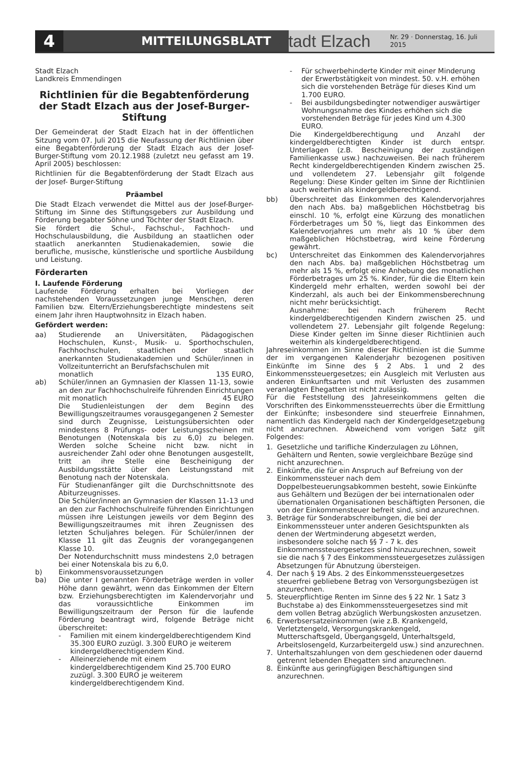4
MITTEILUNGSBLATT
Stadt Elzach
Nr. 29 · Donnerstag, 16. Juli 2015
Stadt Elzach
Landkreis Emmendingen
Richtlinien für die Begabtenförderung der Stadt Elzach aus der Josef-Burger-Stiftung
Der Gemeinderat der Stadt Elzach hat in der öffentlichen Sitzung vom 07. Juli 2015 die Neufassung der Richtlinien über eine Begabtenförderung der Stadt Elzach aus der Josef-Burger-Stiftung vom 20.12.1988 (zuletzt neu gefasst am 19. April 2005) beschlossen:
Richtlinien für die Begabtenförderung der Stadt Elzach aus der Josef- Burger-Stiftung
Präambel
Die Stadt Elzach verwendet die Mittel aus der Josef-Burger-Stiftung im Sinne des Stiftungsgebers zur Ausbildung und Förderung begabter Söhne und Töchter der Stadt Elzach.
Sie fördert die Schul-, Fachschul-, Fachhoch- und Hochschulausbildung, die Ausbildung an staatlichen oder staatlich anerkannten Studienakademien, sowie die berufliche, musische, künstlerische und sportliche Ausbildung und Leistung.
Förderarten
I. Laufende Förderung
Laufende Förderung erhalten bei Vorliegen der nachstehenden Voraussetzungen junge Menschen, deren Familien bzw. Eltern/Erziehungsberechtigte mindestens seit einem Jahr ihren Hauptwohnsitz in Elzach haben.
Gefördert werden:
aa) Studierende an Universitäten, Pädagogischen Hochschulen, Kunst-, Musik- u. Sporthochschulen, Fachhochschulen, staatlichen oder staatlich anerkannten Studienakademien und Schüler/innen in Vollzeitunterricht an Berufsfachschulen mit
monatlich 135 EURO,
ab) Schüler/innen an Gymnasien der Klassen 11-13, sowie an den zur Fachhochschulreife führenden Einrichtungen mit monatlich 45 EURO
Die Studienleistungen der dem Beginn des Bewilligungszeitraumes vorausgegangenen 2 Semester sind durch Zeugnisse, Leistungsübersichten oder mindestens 8 Prüfungs- oder Leistungsscheinen mit Benotungen (Notenskala bis zu 6,0) zu belegen. Werden solche Scheine nicht bzw. nicht in ausreichender Zahl oder ohne Benotungen ausgestellt, tritt an ihre Stelle eine Bescheinigung der Ausbildungsstätte über den Leistungsstand mit Benotung nach der Notenskala.
Für Studienanfänger gilt die Durchschnittsnote des Abiturzeugnisses.
Die Schüler/innen an Gymnasien der Klassen 11-13 und an den zur Fachhochschulreife führenden Einrichtungen müssen ihre Leistungen jeweils vor dem Beginn des Bewilligungszeitraumes mit ihren Zeugnissen des letzten Schuljahres belegen. Für Schüler/innen der Klasse 11 gilt das Zeugnis der vorangegangenen Klasse 10.
Der Notendurchschnitt muss mindestens 2,0 betragen bei einer Notenskala bis zu 6,0.
b) Einkommensvoraussetzungen
ba) Die unter I genannten Förderbeträge werden in voller Höhe dann gewährt, wenn das Einkommen der Eltern bzw. Erziehungsberechtigten im Kalendervorjahr und das voraussichtliche Einkommen im Bewilligungszeitraum der Person für die laufende Förderung beantragt wird, folgende Beträge nicht überschreitet:
- Familien mit einem kindergeldberechtigendem Kind 35.300 EURO zuzügl. 3.300 EURO je weiterem kindergeldberechtigendem Kind.
- Alleinerziehende mit einem kindergeldberechtigendem Kind 25.700 EURO zuzügl. 3.300 EURO je weiterem kindergeldberechtigendem Kind.
- Für schwerbehinderte Kinder mit einer Minderung der Erwerbstätigkeit von mindest. 50. v.H. erhöhen sich die vorstehenden Beträge für dieses Kind um 1.700 EURO.
- Bei ausbildungsbedingter notwendiger auswärtiger Wohnungsnahme des Kindes erhöhen sich die vorstehenden Beträge für jedes Kind um 4.300 EURO.
Die Kindergeldberechtigung und Anzahl der kindergeldberechtigten Kinder ist durch entspr. Unterlagen (z.B. Bescheinigung der zuständigen Familienkasse usw.) nachzuweisen. Bei nach früherem Recht kindergeldberechtigenden Kindern zwischen 25. und vollendetem 27. Lebensjahr gilt folgende Regelung: Diese Kinder gelten im Sinne der Richtlinien auch weiterhin als kindergeldberechtigend.
bb) Überschreitet das Einkommen des Kalendervorjahres den nach Abs. ba) maßgeblichen Höchstbetrag bis einschl. 10 %, erfolgt eine Kürzung des monatlichen Förderbetrages um 50 %, liegt das Einkommen des Kalendervorjahres um mehr als 10 % über dem maßgeblichen Höchstbetrag, wird keine Förderung gewährt.
bc) Unterschreitet das Einkommen des Kalendervorjahres den nach Abs. ba) maßgeblichen Höchstbetrag um mehr als 15 %, erfolgt eine Anhebung des monatlichen Förderbetrages um 25 %. Kinder, für die die Eltern kein Kindergeld mehr erhalten, werden sowohl bei der Kinderzahl, als auch bei der Einkommensberechnung nicht mehr berücksichtigt.
Ausnahme: bei nach früherem Recht kindergeldberechtigenden Kindern zwischen 25. und vollendetem 27. Lebensjahr gilt folgende Regelung: Diese Kinder gelten im Sinne dieser Richtlinien auch weiterhin als kindergeldberechtigend.
Jahreseinkommen im Sinne dieser Richtlinien ist die Summe der im vergangenen Kalenderjahr bezogenen positiven Einkünfte im Sinne des § 2 Abs. 1 und 2 des Einkommenssteuergesetzes; ein Ausgleich mit Verlusten aus anderen Einkunftsarten und mit Verlusten des zusammen veranlagten Ehegatten ist nicht zulässig.
Für die Feststellung des Jahreseinkommens gelten die Vorschriften des Einkommenssteuerrechts über die Ermittlung der Einkünfte; insbesondere sind steuerfreie Einnahmen, namentlich das Kindergeld nach der Kindergeldgesetzgebung nicht anzurechnen. Abweichend vom vorigen Satz gilt Folgendes:
1. Gesetzliche und tarifliche Kinderzulagen zu Löhnen, Gehältern und Renten, sowie vergleichbare Bezüge sind nicht anzurechnen.
2. Einkünfte, die für ein Anspruch auf Befreiung von der Einkommenssteuer nach dem Doppelbesteuerungsabkommen besteht, sowie Einkünfte aus Gehältern und Bezügen der bei internationalen oder übernationalen Organisationen beschäftigten Personen, die von der Einkommensteuer befreit sind, sind anzurechnen.
3. Beträge für Sonderabschreibungen, die bei der Einkommenssteuer unter anderen Gesichtspunkten als denen der Wertminderung abgesetzt werden, insbesondere solche nach §§ 7 - 7 k. des Einkommenssteuergesetzes sind hinzuzurechnen, soweit sie die nach § 7 des Einkommenssteuergesetzes zulässigen Absetzungen für Abnutzung übersteigen.
4. Der nach § 19 Abs. 2 des Einkommenssteuergesetzes steuerfrei gebliebene Betrag von Versorgungsbezügen ist anzurechnen.
5. Steuerpflichtige Renten im Sinne des § 22 Nr. 1 Satz 3 Buchstabe a) des Einkommenssteuergesetzes sind mit dem vollen Betrag abzüglich Werbungskosten anzusetzen.
6. Erwerbsersatzeinkommen (wie z.B. Krankengeld, Verletztengeld, Versorgungskrankengeld, Mutterschaftsgeld, Übergangsgeld, Unterhaltsgeld, Arbeitslosengeld, Kurzarbeitergeld usw.) sind anzurechnen.
7. Unterhaltszahlungen von dem geschiedenen oder dauernd getrennt lebenden Ehegatten sind anzurechnen.
8. Einkünfte aus geringfügigen Beschäftigungen sind anzurechnen.